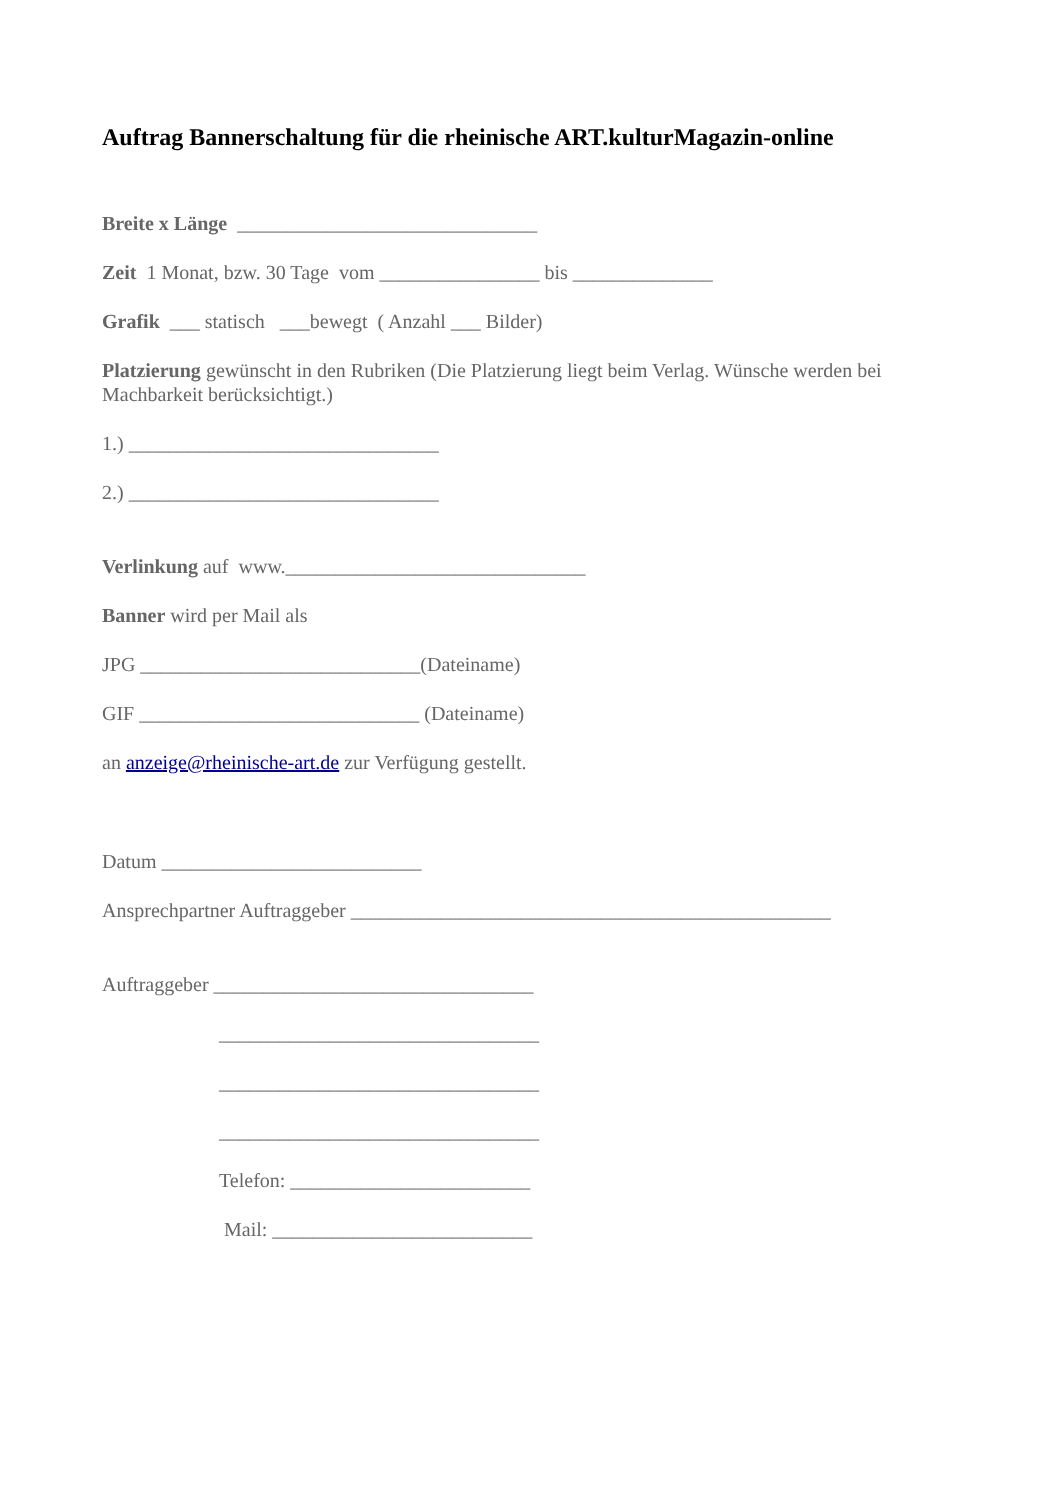Auftrag Bannerschaltung für die rheinische ART.kulturMagazin-online
Breite x Länge ______________________________
Zeit 1 Monat, bzw. 30 Tage vom ________________ bis ______________
Grafik ___ statisch ___bewegt ( Anzahl ___ Bilder)
Platzierung gewünscht in den Rubriken (Die Platzierung liegt beim Verlag. Wünsche werden bei Machbarkeit berücksichtigt.)
1.) _______________________________
2.) _______________________________
Verlinkung auf www.______________________________
Banner wird per Mail als
JPG ____________________________(Dateiname)
GIF ____________________________ (Dateiname)
an anzeige@rheinische-art.de zur Verfügung gestellt.
Datum __________________________
Ansprechpartner Auftraggeber ________________________________________________
Auftraggeber ________________________________
________________________________
________________________________
________________________________
Telefon: ________________________
Mail: __________________________